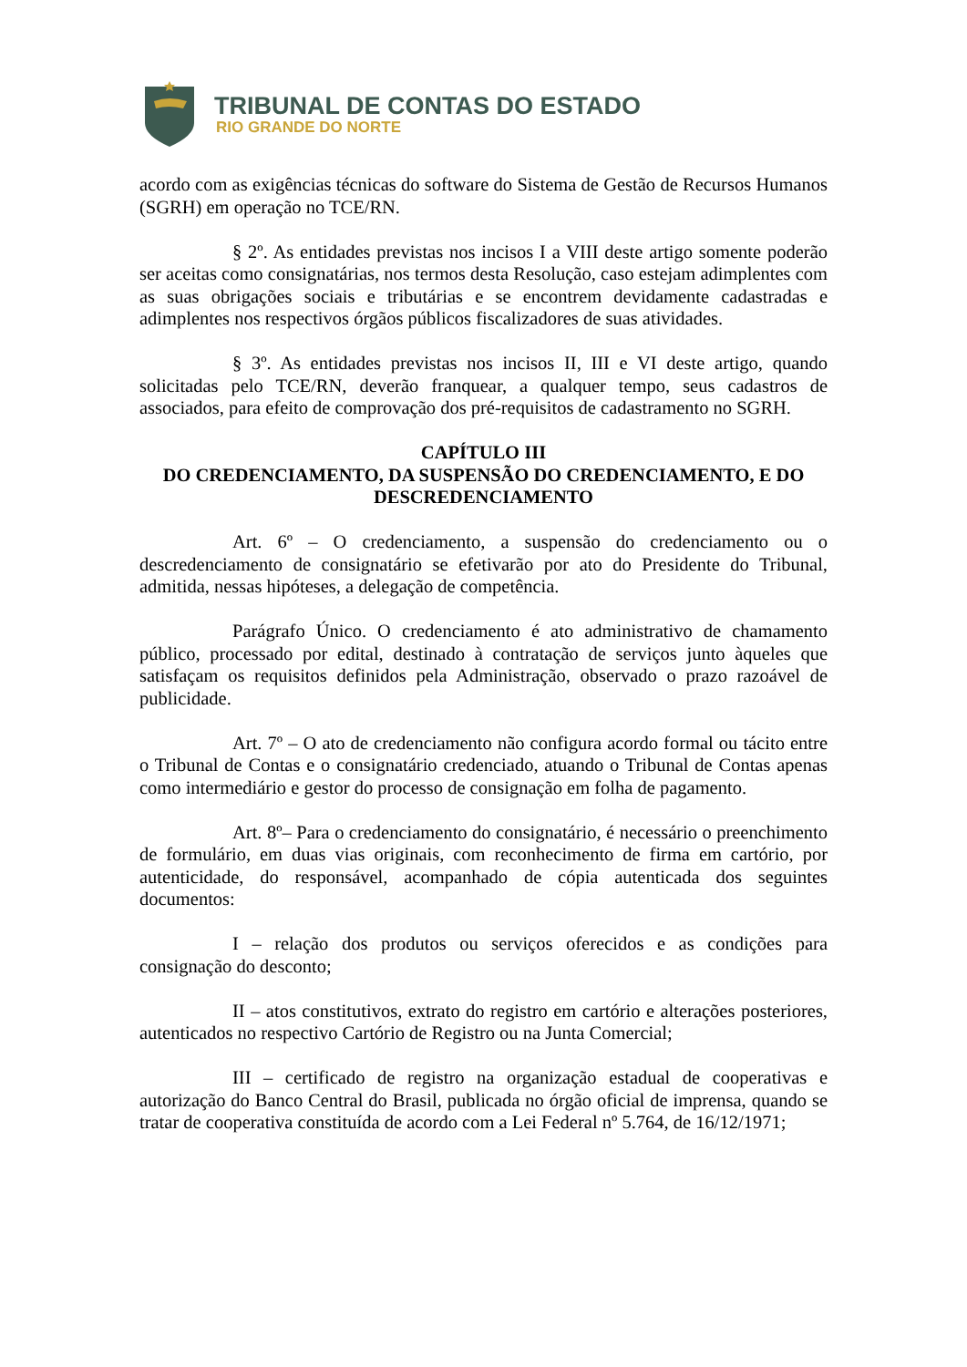TRIBUNAL DE CONTAS DO ESTADO
RIO GRANDE DO NORTE
acordo com as exigências técnicas do software do Sistema de Gestão de Recursos Humanos (SGRH) em operação no TCE/RN.
§ 2º. As entidades previstas nos incisos I a VIII deste artigo somente poderão ser aceitas como consignatárias, nos termos desta Resolução, caso estejam adimplentes com as suas obrigações sociais e tributárias e se encontrem devidamente cadastradas e adimplentes nos respectivos órgãos públicos fiscalizadores de suas atividades.
§ 3º. As entidades previstas nos incisos II, III e VI deste artigo, quando solicitadas pelo TCE/RN, deverão franquear, a qualquer tempo, seus cadastros de associados, para efeito de comprovação dos pré-requisitos de cadastramento no SGRH.
CAPÍTULO III
DO CREDENCIAMENTO, DA SUSPENSÃO DO CREDENCIAMENTO, E DO DESCREDENCIAMENTO
Art. 6º – O credenciamento, a suspensão do credenciamento ou o descredenciamento de consignatário se efetivarão por ato do Presidente do Tribunal, admitida, nessas hipóteses, a delegação de competência.
Parágrafo Único. O credenciamento é ato administrativo de chamamento público, processado por edital, destinado à contratação de serviços junto àqueles que satisfaçam os requisitos definidos pela Administração, observado o prazo razoável de publicidade.
Art. 7º – O ato de credenciamento não configura acordo formal ou tácito entre o Tribunal de Contas e o consignatário credenciado, atuando o Tribunal de Contas apenas como intermediário e gestor do processo de consignação em folha de pagamento.
Art. 8º– Para o credenciamento do consignatário, é necessário o preenchimento de formulário, em duas vias originais, com reconhecimento de firma em cartório, por autenticidade, do responsável, acompanhado de cópia autenticada dos seguintes documentos:
I – relação dos produtos ou serviços oferecidos e as condições para consignação do desconto;
II – atos constitutivos, extrato do registro em cartório e alterações posteriores, autenticados no respectivo Cartório de Registro ou na Junta Comercial;
III – certificado de registro na organização estadual de cooperativas e autorização do Banco Central do Brasil, publicada no órgão oficial de imprensa, quando se tratar de cooperativa constituída de acordo com a Lei Federal nº 5.764, de 16/12/1971;